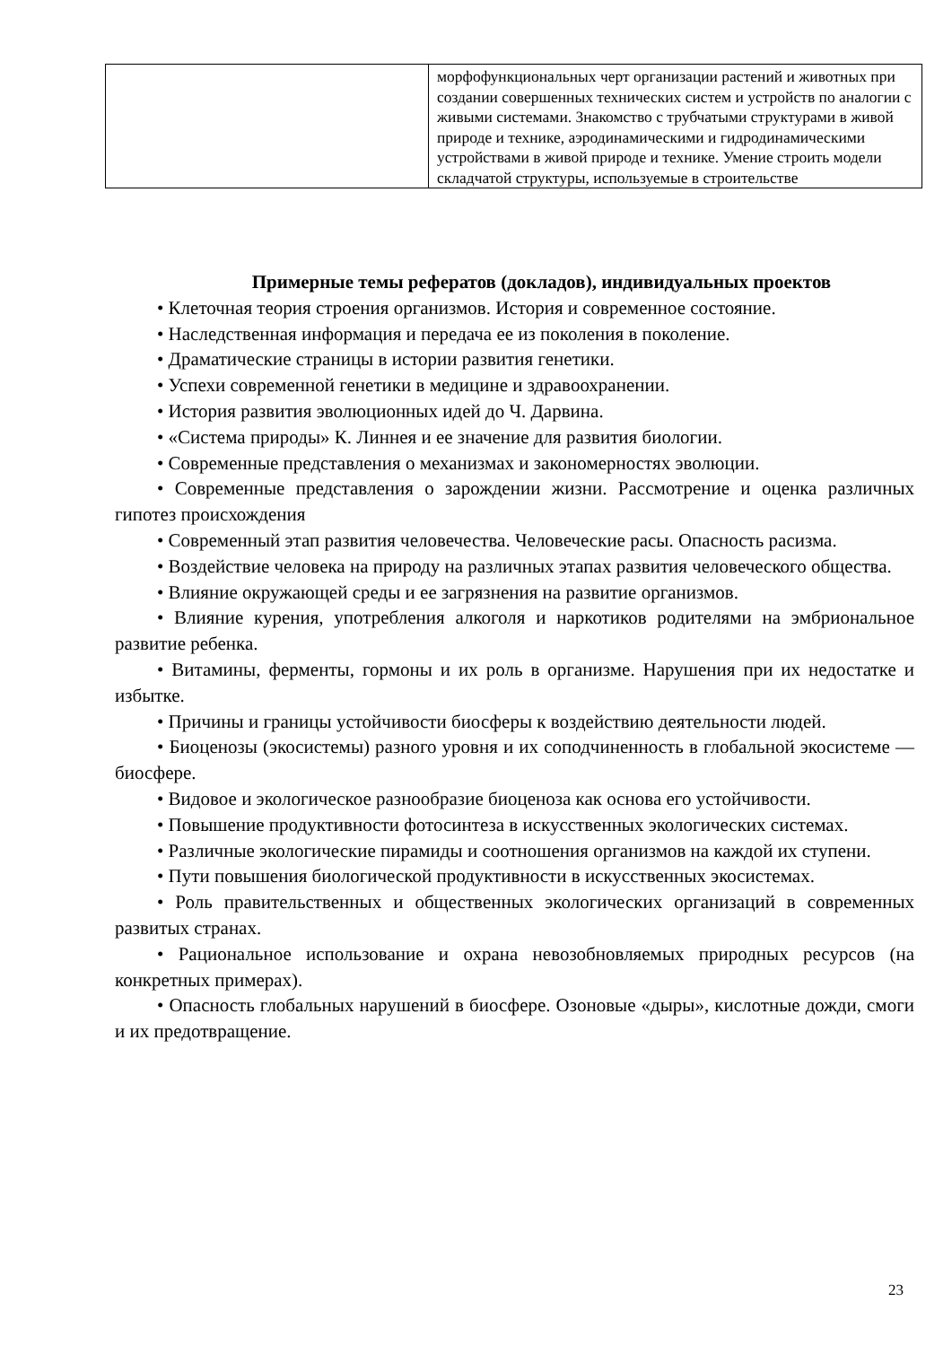| | морфофункциональных черт организации растений и животных при создании совершенных технических систем и устройств по аналогии с живыми системами. Знакомство с трубчатыми структурами в живой природе и технике, аэродинамическими и гидродинамическими устройствами в живой природе и технике. Умение строить модели складчатой структуры, используемые в строительстве |
Примерные темы рефератов (докладов), индивидуальных проектов
• Клеточная теория строения организмов. История и современное состояние.
• Наследственная информация и передача ее из поколения в поколение.
• Драматические страницы в истории развития генетики.
• Успехи современной генетики в медицине и здравоохранении.
• История развития эволюционных идей до Ч. Дарвина.
• «Система природы» К. Линнея и ее значение для развития биологии.
• Современные представления о механизмах и закономерностях эволюции.
• Современные представления о зарождении жизни. Рассмотрение и оценка различных гипотез происхождения
• Современный этап развития человечества. Человеческие расы. Опасность расизма.
• Воздействие человека на природу на различных этапах развития человеческого общества.
• Влияние окружающей среды и ее загрязнения на развитие организмов.
• Влияние курения, употребления алкоголя и наркотиков родителями на эмбриональное развитие ребенка.
• Витамины, ферменты, гормоны и их роль в организме. Нарушения при их недостатке и избытке.
• Причины и границы устойчивости биосферы к воздействию деятельности людей.
• Биоценозы (экосистемы) разного уровня и их соподчиненность в глобальной экосистеме — биосфере.
• Видовое и экологическое разнообразие биоценоза как основа его устойчивости.
• Повышение продуктивности фотосинтеза в искусственных экологических системах.
• Различные экологические пирамиды и соотношения организмов на каждой их ступени.
• Пути повышения биологической продуктивности в искусственных экосистемах.
• Роль правительственных и общественных экологических организаций в современных развитых странах.
• Рациональное использование и охрана невозобновляемых природных ресурсов (на конкретных примерах).
• Опасность глобальных нарушений в биосфере. Озоновые «дыры», кислотные дожди, смоги и их предотвращение.
23